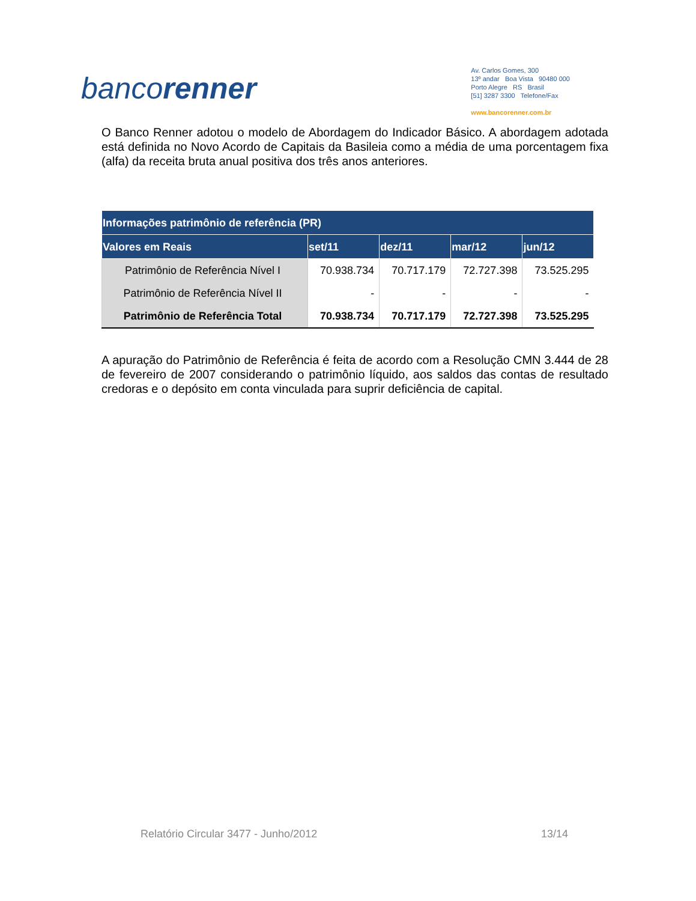bancorenner
Av. Carlos Gomes, 300
13º andar Boa Vista 90480 000
Porto Alegre RS Brasil
[51] 3287 3300 Telefone/Fax
www.bancorenner.com.br
O Banco Renner adotou o modelo de Abordagem do Indicador Básico. A abordagem adotada está definida no Novo Acordo de Capitais da Basileia como a média de uma porcentagem fixa (alfa) da receita bruta anual positiva dos três anos anteriores.
| Informações patrimônio de referência (PR) | | | | |
| --- | --- | --- | --- | --- |
| Valores em Reais | set/11 | dez/11 | mar/12 | jun/12 |
| Patrimônio de Referência Nível I | 70.938.734 | 70.717.179 | 72.727.398 | 73.525.295 |
| Patrimônio de Referência Nível II | - | - | - | - |
| Patrimônio de Referência Total | 70.938.734 | 70.717.179 | 72.727.398 | 73.525.295 |
A apuração do Patrimônio de Referência é feita de acordo com a Resolução CMN 3.444 de 28 de fevereiro de 2007 considerando o patrimônio líquido, aos saldos das contas de resultado credoras e o depósito em conta vinculada para suprir deficiência de capital.
Relatório Circular 3477 - Junho/2012 13/14